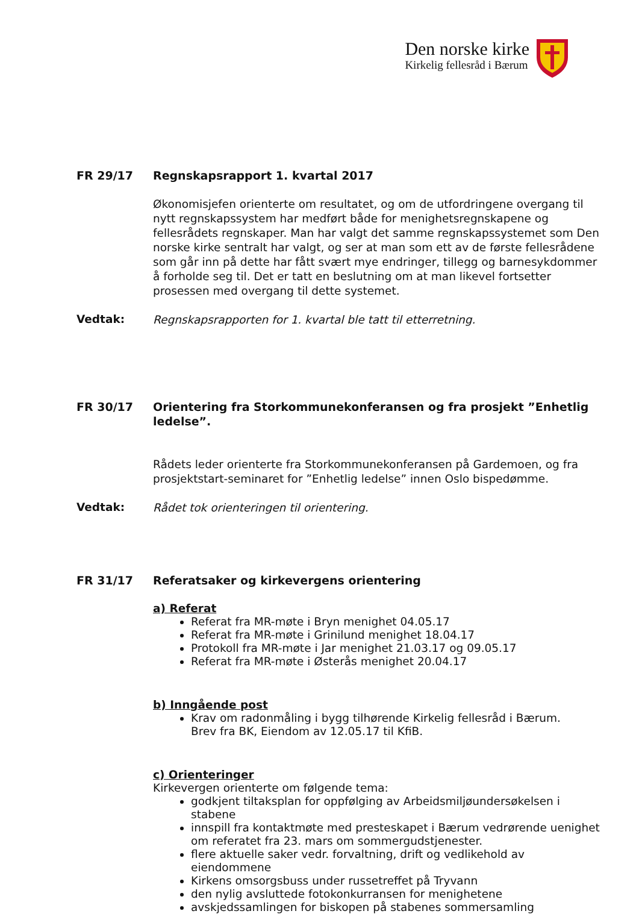Den norske kirke
Kirkelig fellesråd i Bærum
FR 29/17 Regnskapsrapport 1. kvartal 2017
Økonomisjefen orienterte om resultatet, og om de utfordringene overgang til nytt regnskapssystem har medført både for menighetsregnskapene og fellesrådets regnskaper. Man har valgt det samme regnskapssystemet som Den norske kirke sentralt har valgt, og ser at man som ett av de første fellesrådene som går inn på dette har fått svært mye endringer, tillegg og barnesykdommer å forholde seg til. Det er tatt en beslutning om at man likevel fortsetter prosessen med overgang til dette systemet.
Vedtak:
Regnskapsrapporten for 1. kvartal ble tatt til etterretning.
FR 30/17 Orientering fra Storkommunekonferansen og fra prosjekt ”Enhetlig ledelse”.
Rådets leder orienterte fra Storkommunekonferansen på Gardemoen, og fra prosjektstart-seminaret for ”Enhetlig ledelse” innen Oslo bispedømme.
Vedtak:
Rådet tok orienteringen til orientering.
FR 31/17 Referatsaker og kirkevergens orientering
a) Referat
Referat fra MR-møte i Bryn menighet 04.05.17
Referat fra MR-møte i Grinilund menighet 18.04.17
Protokoll fra MR-møte i Jar menighet 21.03.17 og 09.05.17
Referat fra MR-møte i Østerås menighet 20.04.17
b) Inngående post
Krav om radonmåling i bygg tilhørende Kirkelig fellesråd i Bærum.
Brev fra BK, Eiendom av 12.05.17 til KfiB.
c) Orienteringer
Kirkevergen orienterte om følgende tema:
godkjent tiltaksplan for oppfølging av Arbeidsmiljøundersøkelsen i stabene
innspill fra kontaktmøte med presteskapet i Bærum vedrørende uenighet om referatet fra 23. mars om sommergudstjenester.
flere aktuelle saker vedr. forvaltning, drift og vedlikehold av eiendommene
Kirkens omsorgsbuss under russetreffet på Tryvann
den nylig avsluttede fotokonkurransen for menighetene
avskjedssamlingen for biskopen på stabenes sommersamling